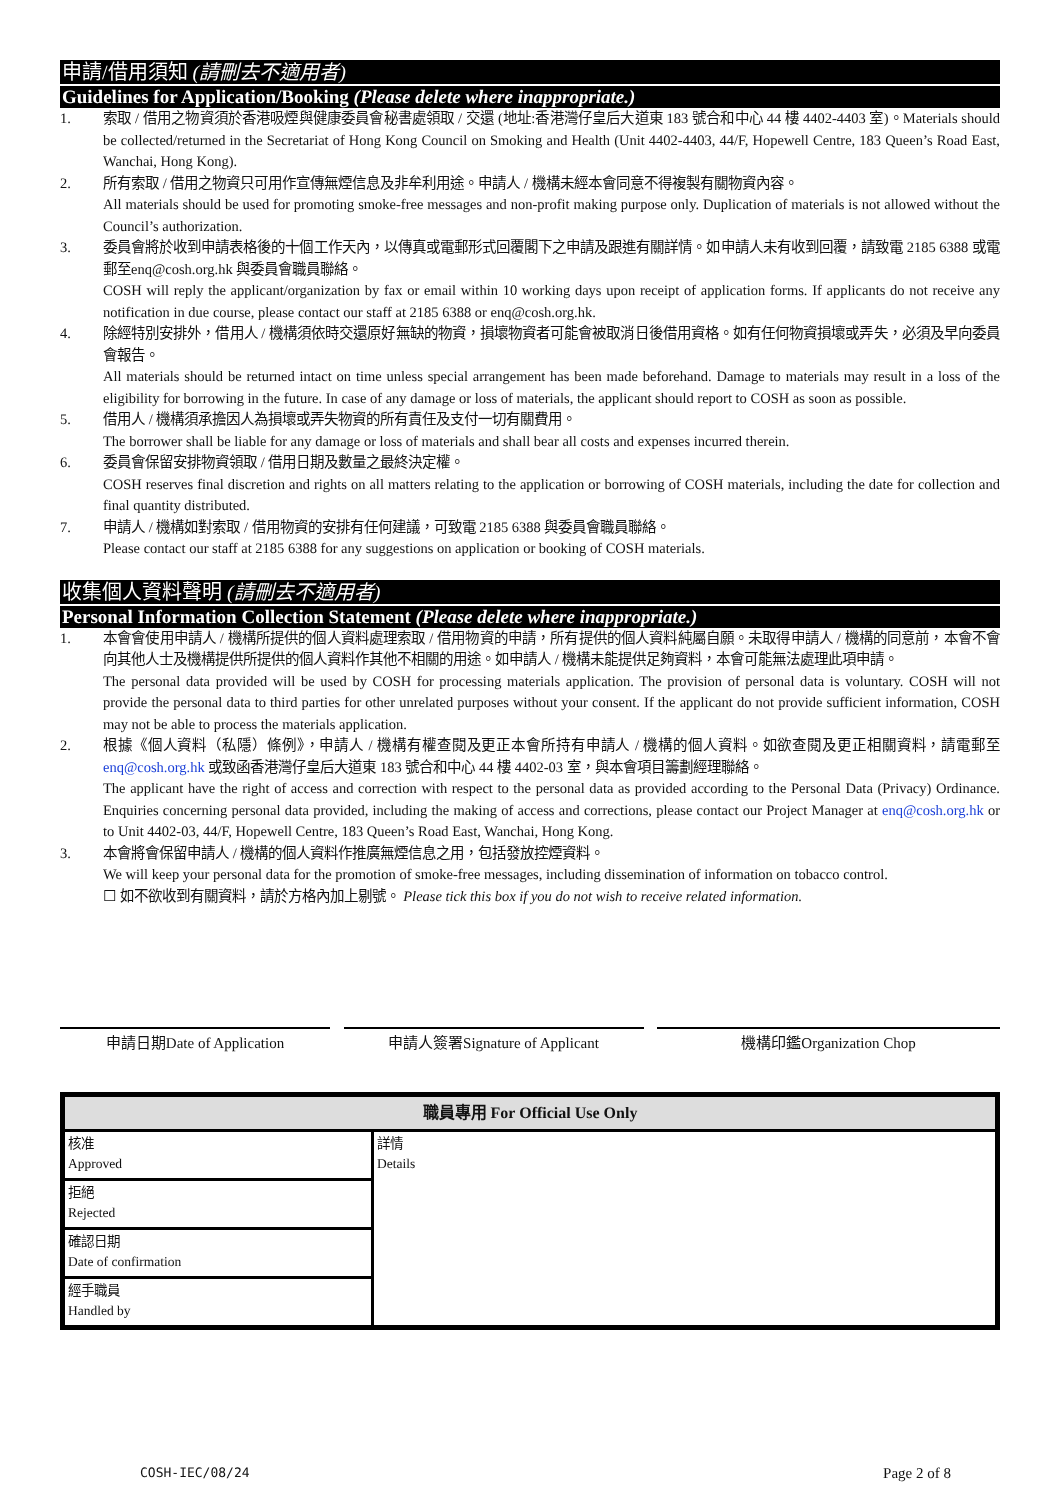申請/借用須知 (請刪去不適用者)
Guidelines for Application/Booking (Please delete where inappropriate.)
1. 索取 / 借用之物資須於香港吸煙與健康委員會秘書處領取 / 交還 (地址:香港灣仔皇后大道東 183 號合和中心 44 樓 4402-4403 室)。Materials should be collected/returned in the Secretariat of Hong Kong Council on Smoking and Health (Unit 4402-4403, 44/F, Hopewell Centre, 183 Queen’s Road East, Wanchai, Hong Kong).
2. 所有索取 / 借用之物資只可用作宣傳無煙信息及非牟利用途。申請人 / 機構未經本會同意不得複製有關物資內容。
All materials should be used for promoting smoke-free messages and non-profit making purpose only. Duplication of materials is not allowed without the Council’s authorization.
3. 委員會將於收到申請表格後的十個工作天內，以傳真或電郵形式回覆閣下之申請及跟進有關詳情。如申請人未有收到回覆，請致電 2185 6388 或電郵至enq@cosh.org.hk 與委員會職員聯絡。
COSH will reply the applicant/organization by fax or email within 10 working days upon receipt of application forms. If applicants do not receive any notification in due course, please contact our staff at 2185 6388 or enq@cosh.org.hk.
4. 除經特別安排外，借用人 / 機構須依時交還原好無缺的物資，損壞物資者可能會被取消日後借用資格。如有任何物資損壞或弄失，必須及早向委員會報告。
All materials should be returned intact on time unless special arrangement has been made beforehand. Damage to materials may result in a loss of the eligibility for borrowing in the future. In case of any damage or loss of materials, the applicant should report to COSH as soon as possible.
5. 借用人 / 機構須承擔因人為損壞或弄失物資的所有責任及支付一切有關費用。
The borrower shall be liable for any damage or loss of materials and shall bear all costs and expenses incurred therein.
6. 委員會保留安排物資領取 / 借用日期及數量之最終決定權。
COSH reserves final discretion and rights on all matters relating to the application or borrowing of COSH materials, including the date for collection and final quantity distributed.
7. 申請人 / 機構如對索取 / 借用物資的安排有任何建議，可致電 2185 6388 與委員會職員聯絡。
Please contact our staff at 2185 6388 for any suggestions on application or booking of COSH materials.
收集個人資料聲明 (請刪去不適用者)
Personal Information Collection Statement (Please delete where inappropriate.)
1. 本會會使用申請人 / 機構所提供的個人資料處理索取 / 借用物資的申請，所有提供的個人資料純屬自願。未取得申請人 / 機構的同意前，本會不會向其他人士及機構提供所提供的個人資料作其他不相關的用途。如申請人 / 機構未能提供足夠資料，本會可能無法處理此項申請。
The personal data provided will be used by COSH for processing materials application. The provision of personal data is voluntary. COSH will not provide the personal data to third parties for other unrelated purposes without your consent. If the applicant do not provide sufficient information, COSH may not be able to process the materials application.
2. 根據《個人資料（私隱）條例》，申請人 / 機構有權查閱及更正本會所持有申請人 / 機構的個人資料。如欲查閱及更正相關資料，請電郵至 enq@cosh.org.hk 或致函香港灣仔皇后大道東 183 號合和中心 44 樓 4402-03 室，與本會項目籌劃經理聯絡。
The applicant have the right of access and correction with respect to the personal data as provided according to the Personal Data (Privacy) Ordinance. Enquiries concerning personal data provided, including the making of access and corrections, please contact our Project Manager at enq@cosh.org.hk or to Unit 4402-03, 44/F, Hopewell Centre, 183 Queen’s Road East, Wanchai, Hong Kong.
3. 本會將會保留申請人 / 機構的個人資料作推廣無煙信息之用，包括發放控煙資料。
We will keep your personal data for the promotion of smoke-free messages, including dissemination of information on tobacco control.
☐ 如不欲收到有關資料，請於方格內加上剔號。 Please tick this box if you do not wish to receive related information.
申請日期Date of Application 申請人簽署Signature of Applicant 機構印鑑Organization Chop
| 職員專用 For Official Use Only | |
| --- | --- |
| 核准 Approved | 詳情 Details |
| 拒絕 Rejected | |
| 確認日期 Date of confirmation | |
| 經手職員 Handled by | |
COSH-IEC/08/24 Page 2 of 8